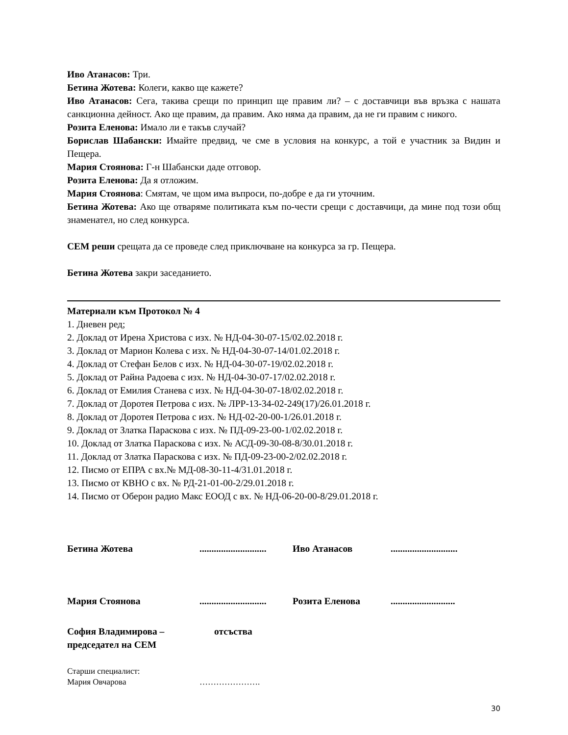Иво Атанасов: Три.
Бетина Жотева: Колеги, какво ще кажете?
Иво Атанасов: Сега, такива срещи по принцип ще правим ли? – с доставчици във връзка с нашата санкционна дейност. Ако ще правим, да правим. Ако няма да правим, да не ги правим с никого.
Розита Еленова: Имало ли е такъв случай?
Борислав Шабански: Имайте предвид, че сме в условия на конкурс, а той е участник за Видин и Пещера.
Мария Стоянова: Г-н Шабански даде отговор.
Розита Еленова: Да я отложим.
Мария Стоянова: Смятам, че щом има въпроси, по-добре е да ги уточним.
Бетина Жотева: Ако ще отваряме политиката към по-чести срещи с доставчици, да мине под този общ знаменател, но след конкурса.
СЕМ реши срещата да се проведе след приключване на конкурса за гр. Пещера.
Бетина Жотева закри заседанието.
Материали към Протокол № 4
1. Дневен ред;
2. Доклад от Ирена Христова с изх. № НД-04-30-07-15/02.02.2018 г.
3. Доклад от Марион Колева с изх. № НД-04-30-07-14/01.02.2018 г.
4. Доклад от Стефан Белов с изх. № НД-04-30-07-19/02.02.2018 г.
5. Доклад от Райна Радоева с изх. № НД-04-30-07-17/02.02.2018 г.
6. Доклад от Емилия Станева с изх. № НД-04-30-07-18/02.02.2018 г.
7. Доклад от Доротея Петрова с изх. № ЛРР-13-34-02-249(17)/26.01.2018 г.
8. Доклад от Доротея Петрова с изх. № НД-02-20-00-1/26.01.2018 г.
9. Доклад от Златка Параскова с изх. № ПД-09-23-00-1/02.02.2018 г.
10. Доклад от Златка Параскова с изх. № АСД-09-30-08-8/30.01.2018 г.
11. Доклад от Златка Параскова с изх. № ПД-09-23-00-2/02.02.2018 г.
12. Писмо от ЕПРА с вх.№ МД-08-30-11-4/31.01.2018 г.
13. Писмо от КВНО с вх. № РД-21-01-00-2/29.01.2018 г.
14. Писмо от Оберон радио Макс ЕООД с вх. № НД-06-20-00-8/29.01.2018 г.
Бетина Жотева
............................
Иво Атанасов
............................
Мария Стоянова
............................
Розита Еленова
...........................
София Владимирова – председател на СЕМ
отсъства
Старши специалист:
Мария Овчарова ………………….
30